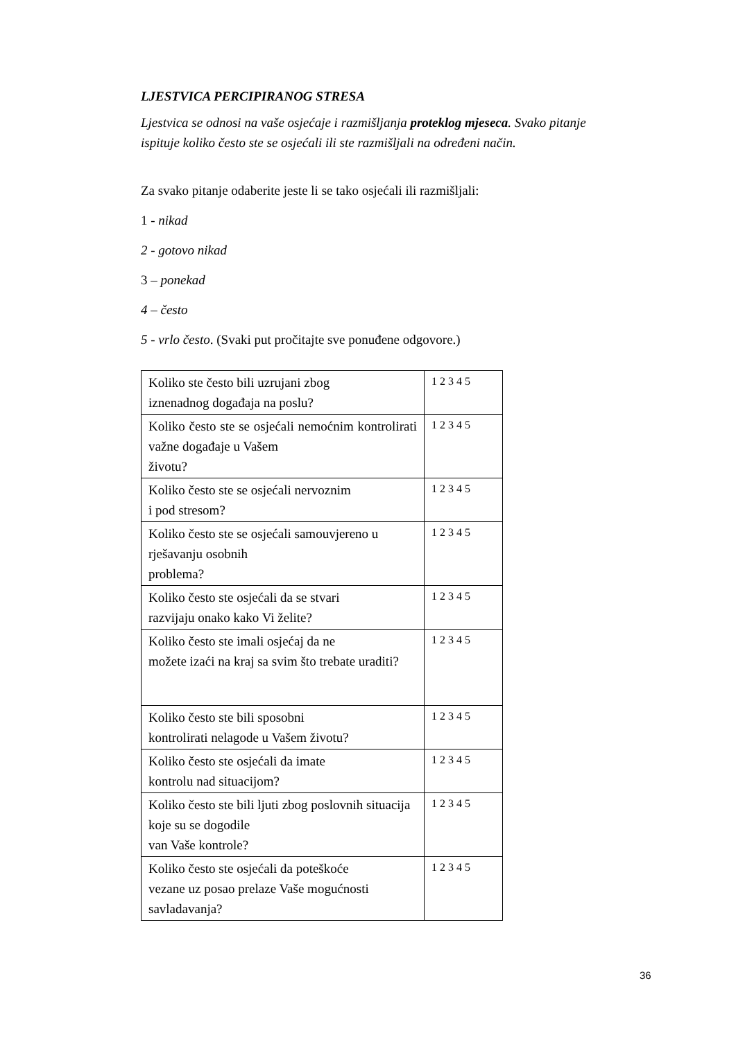LJESTVICA PERCIPIRANOG STRESA
Ljestvica se odnosi na vaše osjećaje i razmišljanja proteklog mjeseca. Svako pitanje ispituje koliko često ste se osjećali ili ste razmišljali na određeni način.
Za svako pitanje odaberite jeste li se tako osjećali ili razmišljali:
1 - nikad
2 - gotovo nikad
3 – ponekad
4 – često
5 - vrlo često. (Svaki put pročitajte sve ponuđene odgovore.)
| Koliko ste često bili uzrujani zbog iznenadnog događaja na poslu? | 1 2 3 4 5 |
| Koliko često ste se osjećali nemoćnim kontrolirati važne događaje u Vašem životu? | 1 2 3 4 5 |
| Koliko često ste se osjećali nervoznim i pod stresom? | 1 2 3 4 5 |
| Koliko često ste se osjećali samouvjereno u rješavanju osobnih problema? | 1 2 3 4 5 |
| Koliko često ste osjećali da se stvari razvijaju onako kako Vi želite? | 1 2 3 4 5 |
| Koliko često ste imali osjećaj da ne možete izaći na kraj sa svim što trebate uraditi? | 1 2 3 4 5 |
| Koliko često ste bili sposobni kontrolirati nelagode u Vašem životu? | 1 2 3 4 5 |
| Koliko često ste osjećali da imate kontrolu nad situacijom? | 1 2 3 4 5 |
| Koliko često ste bili ljuti zbog poslovnih situacija koje su se dogodile van Vaše kontrole? | 1 2 3 4 5 |
| Koliko često ste osjećali da poteškoće vezane uz posao prelaze Vaše mogućnosti savladavanja? | 1 2 3 4 5 |
36